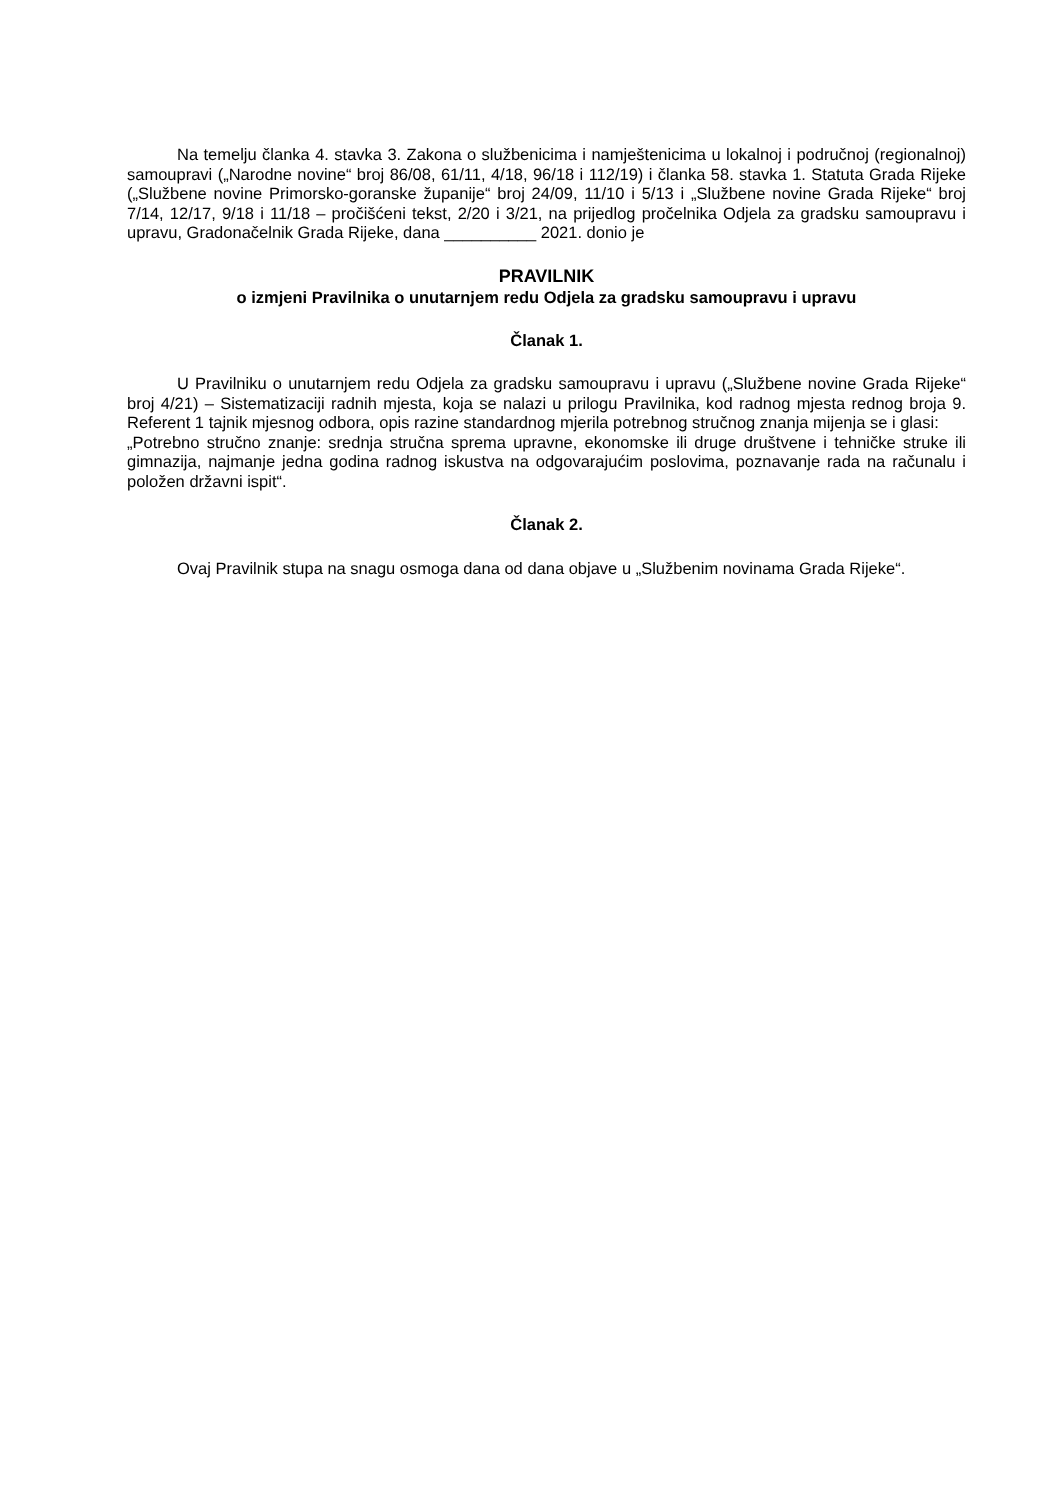Na temelju članka 4. stavka 3. Zakona o službenicima i namještenicima u lokalnoj i područnoj (regionalnoj) samoupravi („Narodne novine“ broj 86/08, 61/11, 4/18, 96/18 i 112/19) i članka 58. stavka 1. Statuta Grada Rijeke („Službene novine Primorsko-goranske županije“ broj 24/09, 11/10 i 5/13 i „Službene novine Grada Rijeke“ broj 7/14, 12/17, 9/18 i 11/18 – pročišćeni tekst, 2/20 i 3/21, na prijedlog pročelnika Odjela za gradsku samoupravu i upravu, Gradonačelnik Grada Rijeke, dana __________ 2021. donio je
PRAVILNIK
o izmjeni Pravilnika o unutarnjem redu Odjela za gradsku samoupravu i upravu
Članak 1.
U Pravilniku o unutarnjem redu Odjela za gradsku samoupravu i upravu („Službene novine Grada Rijeke“ broj 4/21) – Sistematizaciji radnih mjesta, koja se nalazi u prilogu Pravilnika, kod radnog mjesta rednog broja 9. Referent 1 tajnik mjesnog odbora, opis razine standardnog mjerila potrebnog stručnog znanja mijenja se i glasi:
„Potrebno stručno znanje: srednja stručna sprema upravne, ekonomske ili druge društvene i tehničke struke ili gimnazija, najmanje jedna godina radnog iskustva na odgovarajućim poslovima, poznavanje rada na računalu i položen državni ispit“.
Članak 2.
Ovaj Pravilnik stupa na snagu osmoga dana od dana objave u „Službenim novinama Grada Rijeke“.